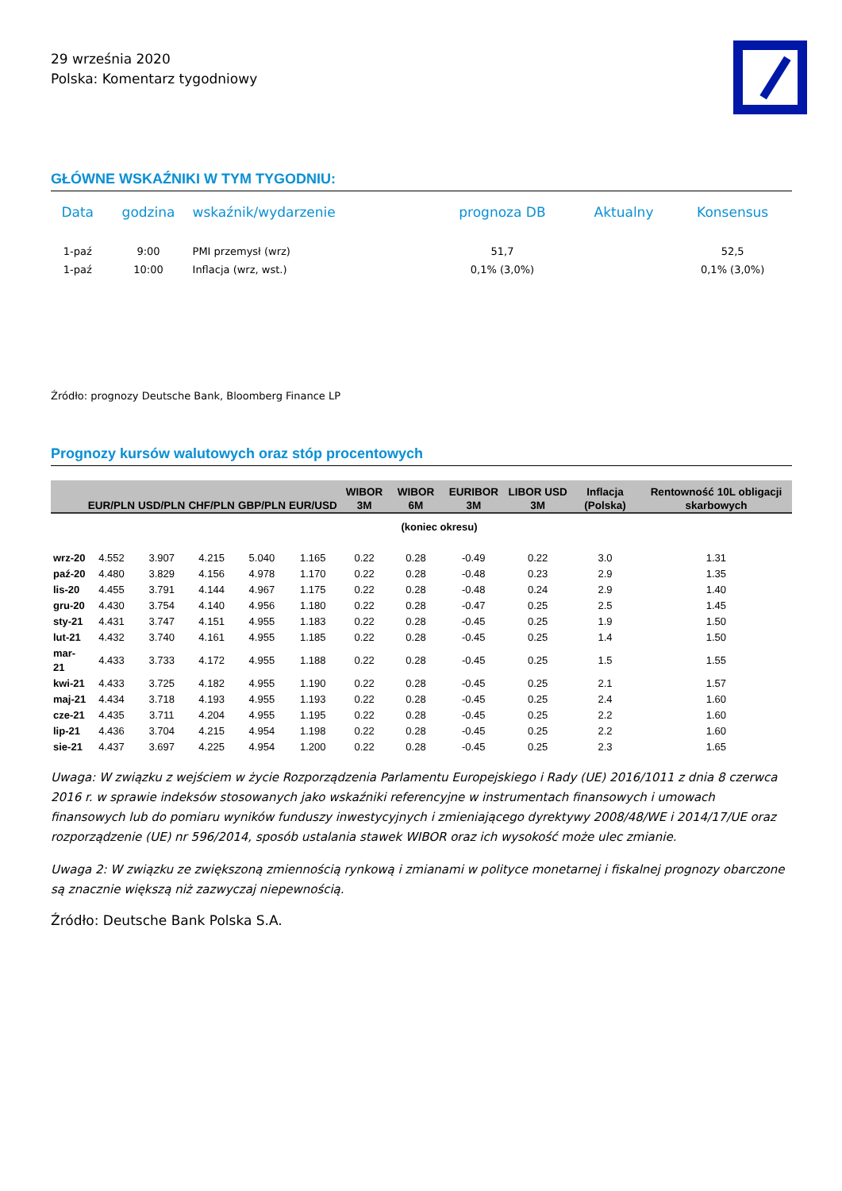29 września 2020
Polska: Komentarz tygodniowy
GŁÓWNE WSKAŹNIKI W TYM TYGODNIU:
| Data | godzina | wskaźnik/wydarzenie | prognoza DB | Aktualny | Konsensus |
| --- | --- | --- | --- | --- | --- |
| 1-paź | 9:00 | PMI przemysł (wrz) | 51,7 | | 52,5 |
| 1-paź | 10:00 | Inflacja (wrz, wst.) | 0,1% (3,0%) | | 0,1% (3,0%) |
Źródło: prognozy Deutsche Bank, Bloomberg Finance LP
Prognozy kursów walutowych oraz stóp procentowych
| | EUR/PLN | USD/PLN | CHF/PLN | GBP/PLN | EUR/USD | WIBOR 3M | WIBOR 6M | EURIBOR 3M | LIBOR USD 3M | Inflacja (Polska) | Rentowność 10L obligacji skarbowych |
| --- | --- | --- | --- | --- | --- | --- | --- | --- | --- | --- | --- |
| | (koniec okresu) | | | | | | | | | | |
| wrz-20 | 4.552 | 3.907 | 4.215 | 5.040 | 1.165 | 0.22 | 0.28 | -0.49 | 0.22 | 3.0 | 1.31 |
| paź-20 | 4.480 | 3.829 | 4.156 | 4.978 | 1.170 | 0.22 | 0.28 | -0.48 | 0.23 | 2.9 | 1.35 |
| lis-20 | 4.455 | 3.791 | 4.144 | 4.967 | 1.175 | 0.22 | 0.28 | -0.48 | 0.24 | 2.9 | 1.40 |
| gru-20 | 4.430 | 3.754 | 4.140 | 4.956 | 1.180 | 0.22 | 0.28 | -0.47 | 0.25 | 2.5 | 1.45 |
| sty-21 | 4.431 | 3.747 | 4.151 | 4.955 | 1.183 | 0.22 | 0.28 | -0.45 | 0.25 | 1.9 | 1.50 |
| lut-21 | 4.432 | 3.740 | 4.161 | 4.955 | 1.185 | 0.22 | 0.28 | -0.45 | 0.25 | 1.4 | 1.50 |
| mar-21 | 4.433 | 3.733 | 4.172 | 4.955 | 1.188 | 0.22 | 0.28 | -0.45 | 0.25 | 1.5 | 1.55 |
| kwi-21 | 4.433 | 3.725 | 4.182 | 4.955 | 1.190 | 0.22 | 0.28 | -0.45 | 0.25 | 2.1 | 1.57 |
| maj-21 | 4.434 | 3.718 | 4.193 | 4.955 | 1.193 | 0.22 | 0.28 | -0.45 | 0.25 | 2.4 | 1.60 |
| cze-21 | 4.435 | 3.711 | 4.204 | 4.955 | 1.195 | 0.22 | 0.28 | -0.45 | 0.25 | 2.2 | 1.60 |
| lip-21 | 4.436 | 3.704 | 4.215 | 4.954 | 1.198 | 0.22 | 0.28 | -0.45 | 0.25 | 2.2 | 1.60 |
| sie-21 | 4.437 | 3.697 | 4.225 | 4.954 | 1.200 | 0.22 | 0.28 | -0.45 | 0.25 | 2.3 | 1.65 |
Uwaga: W związku z wejściem w życie Rozporządzenia Parlamentu Europejskiego i Rady (UE) 2016/1011 z dnia 8 czerwca 2016 r. w sprawie indeksów stosowanych jako wskaźniki referencyjne w instrumentach finansowych i umowach finansowych lub do pomiaru wyników funduszy inwestycyjnych i zmieniającego dyrektywy 2008/48/WE i 2014/17/UE oraz rozporządzenie (UE) nr 596/2014, sposób ustalania stawek WIBOR oraz ich wysokość może ulec zmianie.
Uwaga 2: W związku ze zwiększoną zmiennością rynkową i zmianami w polityce monetarnej i fiskalnej prognozy obarczone są znacznie większą niż zazwyczaj niepewnością.
Źródło: Deutsche Bank Polska S.A.